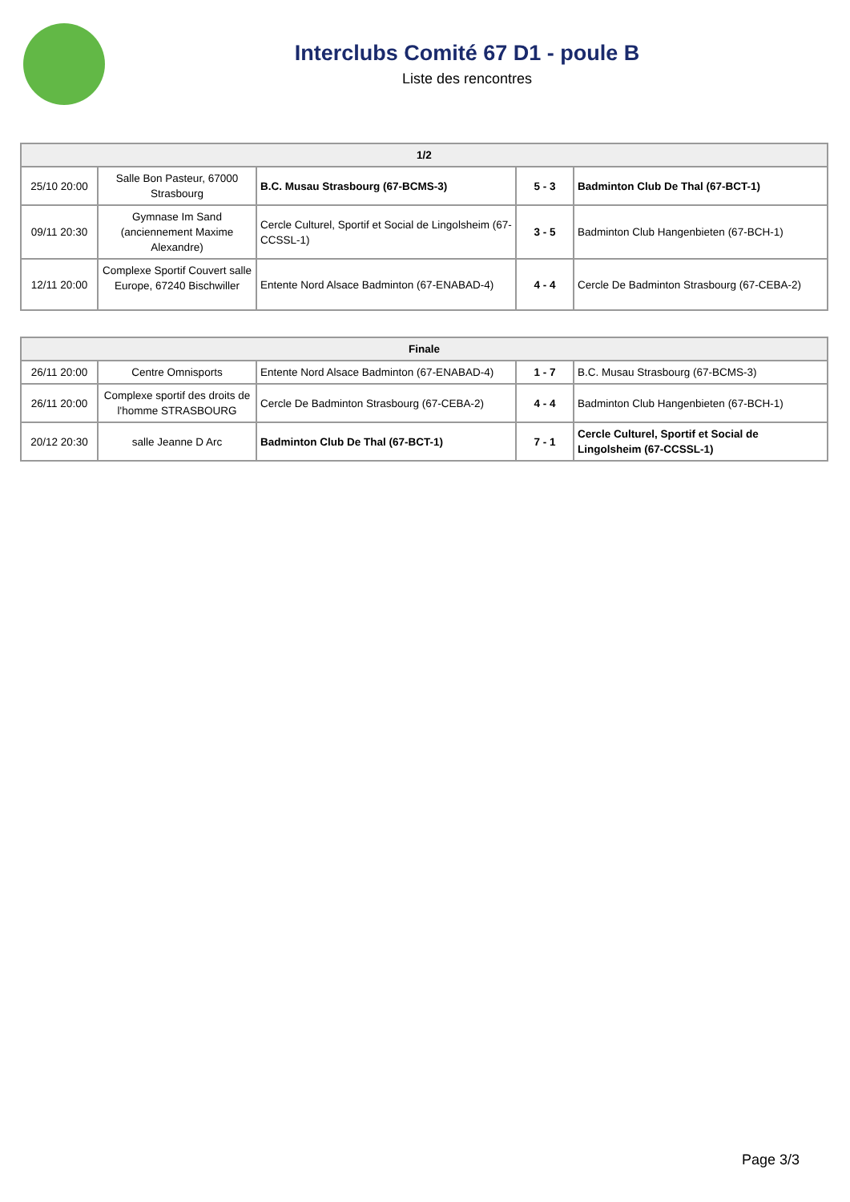Interclubs Comité 67 D1 - poule B
Liste des rencontres
| 1/2 | | | | |
| --- | --- | --- | --- | --- |
| 25/10 20:00 | Salle Bon Pasteur, 67000 Strasbourg | B.C. Musau Strasbourg (67-BCMS-3) | 5 - 3 | Badminton Club De Thal (67-BCT-1) |
| 09/11 20:30 | Gymnase Im Sand (anciennement Maxime Alexandre) | Cercle Culturel, Sportif et Social de Lingolsheim (67-CCSSL-1) | 3 - 5 | Badminton Club Hangenbieten (67-BCH-1) |
| 12/11 20:00 | Complexe Sportif Couvert salle Europe, 67240 Bischwiller | Entente Nord Alsace Badminton (67-ENABAD-4) | 4 - 4 | Cercle De Badminton Strasbourg (67-CEBA-2) |
| Finale | | | | |
| --- | --- | --- | --- | --- |
| 26/11 20:00 | Centre Omnisports | Entente Nord Alsace Badminton (67-ENABAD-4) | 1 - 7 | B.C. Musau Strasbourg (67-BCMS-3) |
| 26/11 20:00 | Complexe sportif des droits de l'homme STRASBOURG | Cercle De Badminton Strasbourg (67-CEBA-2) | 4 - 4 | Badminton Club Hangenbieten (67-BCH-1) |
| 20/12 20:30 | salle Jeanne D Arc | Badminton Club De Thal (67-BCT-1) | 7 - 1 | Cercle Culturel, Sportif et Social de Lingolsheim (67-CCSSL-1) |
Page 3/3